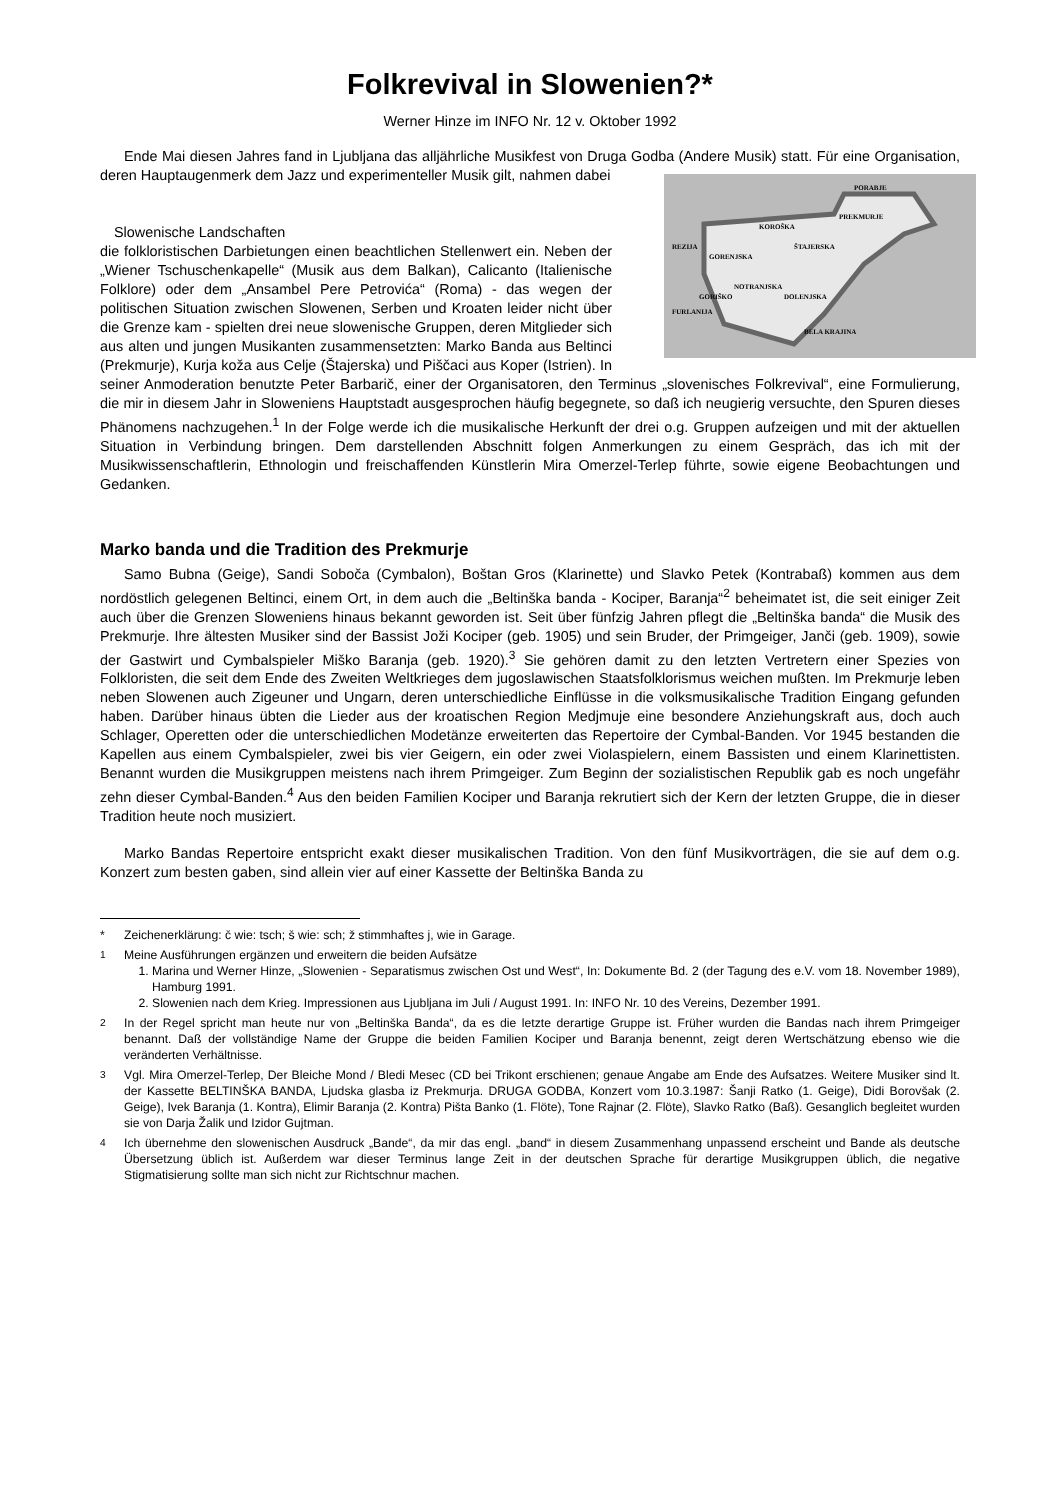Folkrevival in Slowenien?*
Werner Hinze im INFO Nr. 12 v. Oktober 1992
Ende Mai diesen Jahres fand in Ljubljana das alljährliche Musikfest von Druga Godba (Andere Musik) statt. Für eine Organisation, deren Hauptaugenmerk dem Jazz und experimenteller Musik gilt, nahmen dabei
PORABJE
PREKMURJE
KOROŠKA
REZIJA
ŠTAJERSKA
GORENJSKA
NOTRANJSKA
GORIŠKO
DOLENJSKA
FURLANIJA
BELA KRAJINA
Slowenische Landschaften
die folkloristischen Darbietungen einen beachtlichen Stellenwert ein. Neben der „Wiener Tschuschenkapelle“ (Musik aus dem Balkan), Calicanto (Italienische Folklore) oder dem „Ansambel Pere Petrovića“ (Roma) - das wegen der politischen Situation zwischen Slowenen, Serben und Kroaten leider nicht über die Grenze kam - spielten drei neue slowenische Gruppen, deren Mitglieder sich aus alten und jungen Musikanten zusammensetzten: Marko Banda aus Beltinci (Prekmurje), Kurja koža aus Celje (Štajerska) und Piščaci aus Koper (Istrien). In seiner Anmoderation benutzte Peter Barbarič, einer der Organisatoren, den Terminus „slovenisches Folkrevival“, eine Formulierung, die mir in diesem Jahr in Sloweniens Hauptstadt ausgesprochen häufig begegnete, so daß ich neugierig versuchte, den Spuren dieses Phänomens nachzugehen.<sup>1</sup> In der Folge werde ich die musikalische Herkunft der drei o.g. Gruppen aufzeigen und mit der aktuellen Situation in Verbindung bringen. Dem darstellenden Abschnitt folgen Anmerkungen zu einem Gespräch, das ich mit der Musikwissenschaftlerin, Ethnologin und freischaffenden Künstlerin Mira Omerzel-Terlep führte, sowie eigene Beobachtungen und Gedanken.
Marko banda und die Tradition des Prekmurje
Samo Bubna (Geige), Sandi Soboča (Cymbalon), Boštan Gros (Klarinette) und Slavko Petek (Kontrabaß) kommen aus dem nordöstlich gelegenen Beltinci, einem Ort, in dem auch die „Beltinška banda - Kociper, Baranja“<sup>2</sup> beheimatet ist, die seit einiger Zeit auch über die Grenzen Sloweniens hinaus bekannt geworden ist. Seit über fünfzig Jahren pflegt die „Beltinška banda“ die Musik des Prekmurje. Ihre ältesten Musiker sind der Bassist Joži Kociper (geb. 1905) und sein Bruder, der Primgeiger, Janči (geb. 1909), sowie der Gastwirt und Cymbalspieler Miško Baranja (geb. 1920).<sup>3</sup> Sie gehören damit zu den letzten Vertretern einer Spezies von Folkloristen, die seit dem Ende des Zweiten Weltkrieges dem jugoslawischen Staatsfolklorismus weichen mußten. Im Prekmurje leben neben Slowenen auch Zigeuner und Ungarn, deren unterschiedliche Einflüsse in die volksmusikalische Tradition Eingang gefunden haben. Darüber hinaus übten die Lieder aus der kroatischen Region Medjmuje eine besondere Anziehungskraft aus, doch auch Schlager, Operetten oder die unterschiedlichen Modetänze erweiterten das Repertoire der Cymbal-Banden. Vor 1945 bestanden die Kapellen aus einem Cymbalspieler, zwei bis vier Geigern, ein oder zwei Violaspielern, einem Bassisten und einem Klarinettisten. Benannt wurden die Musikgruppen meistens nach ihrem Primgeiger. Zum Beginn der sozialistischen Republik gab es noch ungefähr zehn dieser Cymbal-Banden.<sup>4</sup> Aus den beiden Familien Kociper und Baranja rekrutiert sich der Kern der letzten Gruppe, die in dieser Tradition heute noch musiziert.
Marko Bandas Repertoire entspricht exakt dieser musikalischen Tradition. Von den fünf Musikvorträgen, die sie auf dem o.g. Konzert zum besten gaben, sind allein vier auf einer Kassette der Beltinška Banda zu
* Zeichenerklärung: č wie: tsch; š wie: sch; ž stimmhaftes j, wie in Garage.
<sup>1</sup> Meine Ausführungen ergänzen und erweitern die beiden Aufsätze
1. Marina und Werner Hinze, „Slowenien - Separatismus zwischen Ost und West“, In: Dokumente Bd. 2 (der Tagung des e.V. vom 18. November 1989), Hamburg 1991.
2. Slowenien nach dem Krieg. Impressionen aus Ljubljana im Juli / August 1991. In: INFO Nr. 10 des Vereins, Dezember 1991.
<sup>2</sup> In der Regel spricht man heute nur von „Beltinška Banda“, da es die letzte derartige Gruppe ist. Früher wurden die Bandas nach ihrem Primgeiger benannt. Daß der vollständige Name der Gruppe die beiden Familien Kociper und Baranja benennt, zeigt deren Wertschätzung ebenso wie die veränderten Verhältnisse.
<sup>3</sup> Vgl. Mira Omerzel-Terlep, Der Bleiche Mond / Bledi Mesec (CD bei Trikont erschienen; genaue Angabe am Ende des Aufsatzes. Weitere Musiker sind lt. der Kassette BELTINŠKA BANDA, Ljudska glasba iz Prekmurja. DRUGA GODBA, Konzert vom 10.3.1987: Šanji Ratko (1. Geige), Didi Borovšak (2. Geige), Ivek Baranja (1. Kontra), Elimir Baranja (2. Kontra) Pišta Banko (1. Flöte), Tone Rajnar (2. Flöte), Slavko Ratko (Baß). Gesanglich begleitet wurden sie von Darja Žalik und Izidor Gujtman.
<sup>4</sup> Ich übernehme den slowenischen Ausdruck „Bande“, da mir das engl. „band“ in diesem Zusammenhang unpassend erscheint und Bande als deutsche Übersetzung üblich ist. Außerdem war dieser Terminus lange Zeit in der deutschen Sprache für derartige Musikgruppen üblich, die negative Stigmatisierung sollte man sich nicht zur Richtschnur machen.